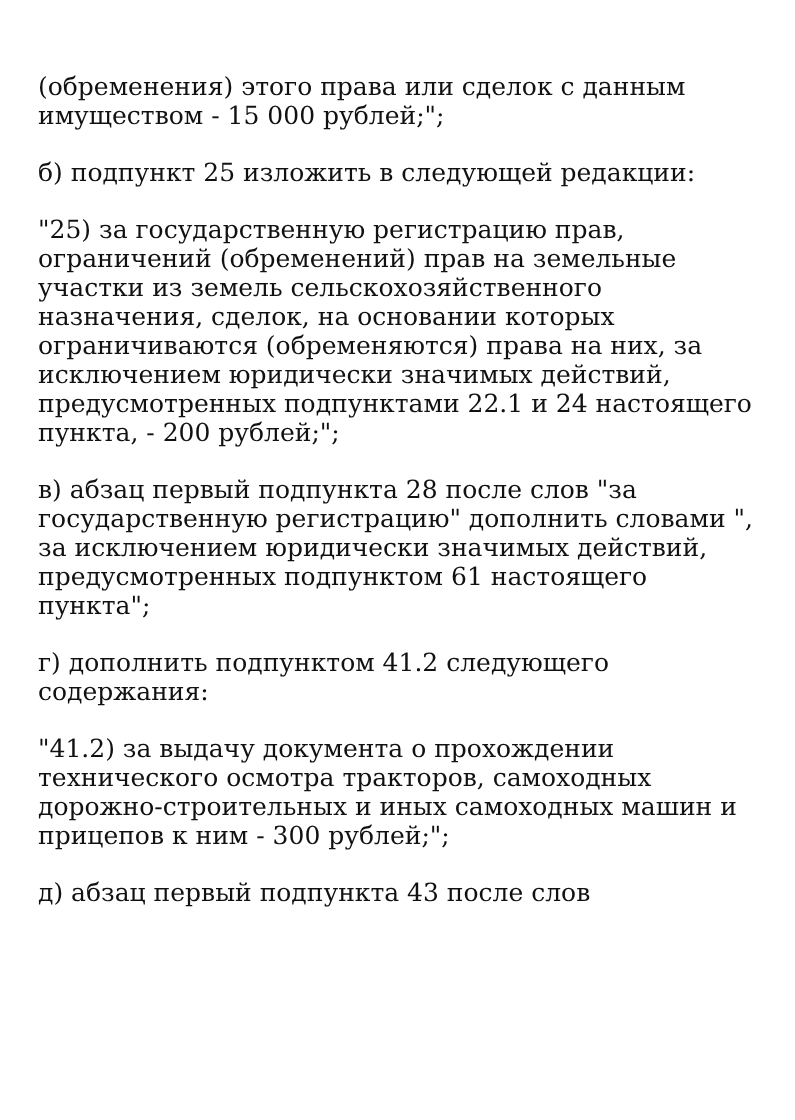(обременения) этого права или сделок с данным имуществом - 15 000 рублей;";
б) подпункт 25 изложить в следующей редакции:
"25) за государственную регистрацию прав, ограничений (обременений) прав на земельные участки из земель сельскохозяйственного назначения, сделок, на основании которых ограничиваются (обременяются) права на них, за исключением юридически значимых действий, предусмотренных подпунктами 22.1 и 24 настоящего пункта, - 200 рублей;";
в) абзац первый подпункта 28 после слов "за государственную регистрацию" дополнить словами ", за исключением юридически значимых действий, предусмотренных подпунктом 61 настоящего пункта";
г) дополнить подпунктом 41.2 следующего содержания:
"41.2) за выдачу документа о прохождении технического осмотра тракторов, самоходных дорожно-строительных и иных самоходных машин и прицепов к ним - 300 рублей;";
д) абзац первый подпункта 43 после слов